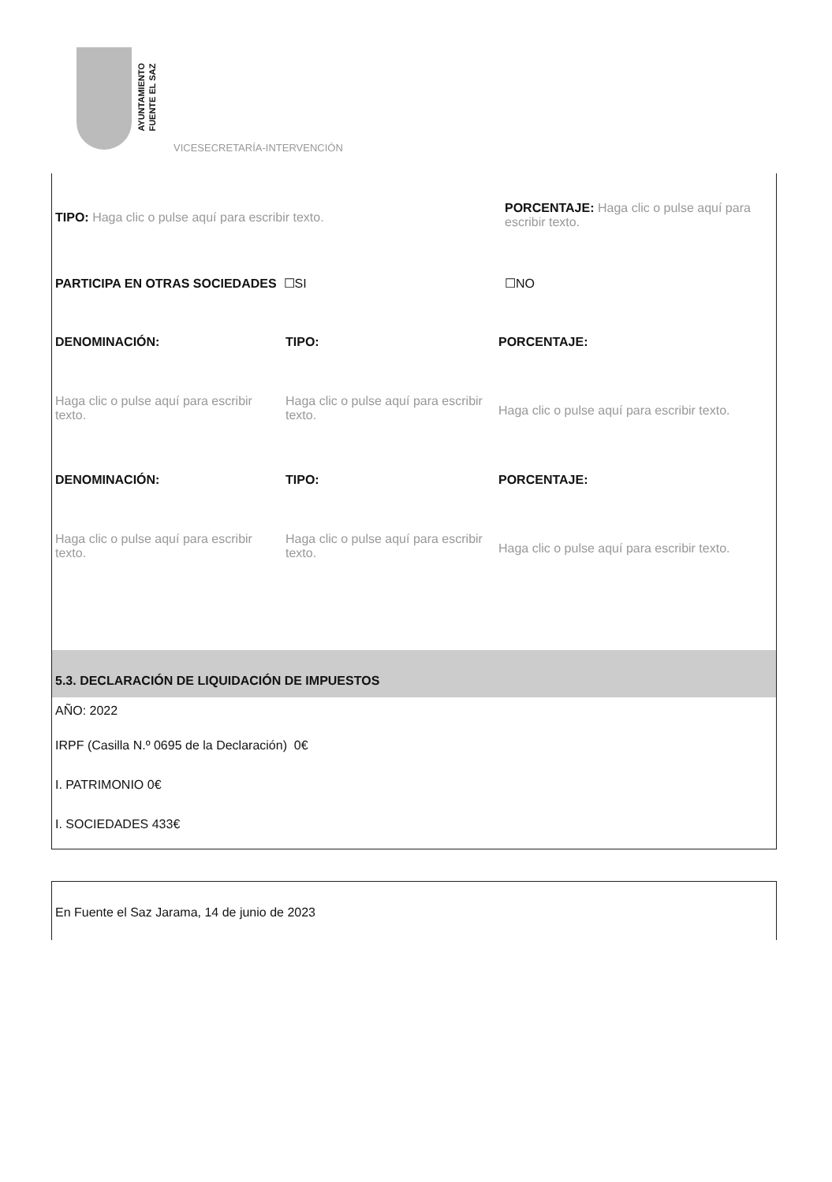AYUNTAMIENTO
FUENTE EL SAZ
VICESECRETARÍA-INTERVENCIÓN
TIPO: Haga clic o pulse aquí para escribir texto.
PORCENTAJE: Haga clic o pulse aquí para escribir texto.
PARTICIPA EN OTRAS SOCIEDADES ☐SI ☐NO
DENOMINACIÓN: TIPO: PORCENTAJE:
Haga clic o pulse aquí para escribir texto.
Haga clic o pulse aquí para escribir texto.
Haga clic o pulse aquí para escribir texto.
DENOMINACIÓN: TIPO: PORCENTAJE:
Haga clic o pulse aquí para escribir texto.
Haga clic o pulse aquí para escribir texto.
Haga clic o pulse aquí para escribir texto.
5.3. DECLARACIÓN DE LIQUIDACIÓN DE IMPUESTOS
AÑO: 2022
IRPF (Casilla N.º 0695 de la Declaración) 0€
I. PATRIMONIO 0€
I. SOCIEDADES 433€
En Fuente el Saz Jarama, 14 de junio de 2023